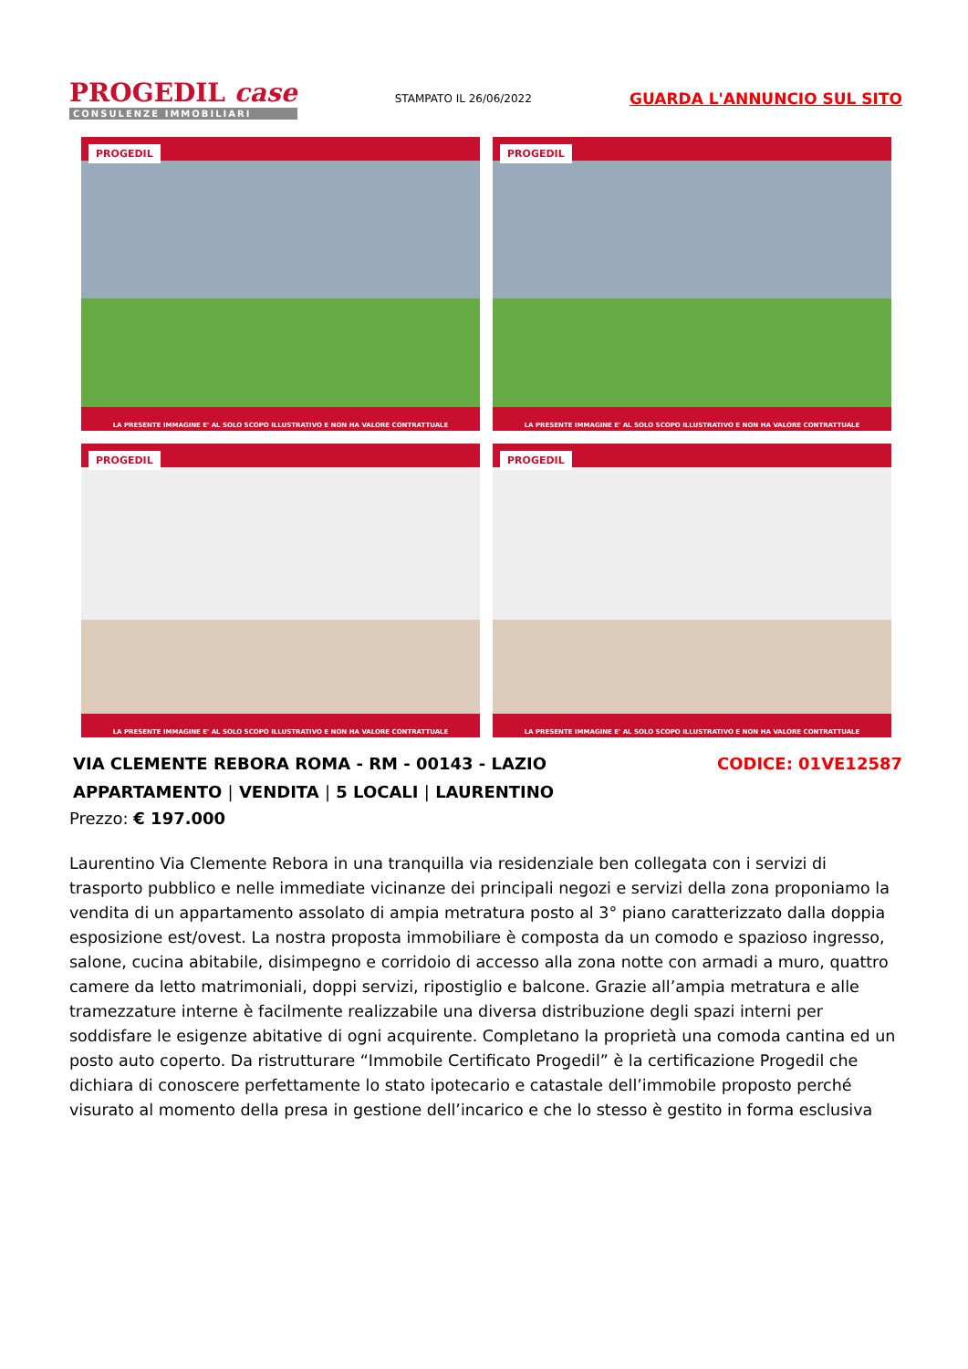PROGEDIL case
CONSULENZE IMMOBILIARI
STAMPATO IL 26/06/2022
GUARDA L'ANNUNCIO SUL SITO
PROGEDIL
LA PRESENTE IMMAGINE E' AL SOLO SCOPO ILLUSTRATIVO E NON HA VALORE CONTRATTUALE
PROGEDIL
LA PRESENTE IMMAGINE E' AL SOLO SCOPO ILLUSTRATIVO E NON HA VALORE CONTRATTUALE
PROGEDIL
LA PRESENTE IMMAGINE E' AL SOLO SCOPO ILLUSTRATIVO E NON HA VALORE CONTRATTUALE
PROGEDIL
LA PRESENTE IMMAGINE E' AL SOLO SCOPO ILLUSTRATIVO E NON HA VALORE CONTRATTUALE
VIA CLEMENTE REBORA ROMA - RM - 00143 - LAZIO
CODICE: 01VE12587
APPARTAMENTO | VENDITA | 5 LOCALI | LAURENTINO
Prezzo: € 197.000
Laurentino Via Clemente Rebora in una tranquilla via residenziale ben collegata con i servizi di trasporto pubblico e nelle immediate vicinanze dei principali negozi e servizi della zona proponiamo la vendita di un appartamento assolato di ampia metratura posto al 3° piano caratterizzato dalla doppia esposizione est/ovest. La nostra proposta immobiliare è composta da un comodo e spazioso ingresso, salone, cucina abitabile, disimpegno e corridoio di accesso alla zona notte con armadi a muro, quattro camere da letto matrimoniali, doppi servizi, ripostiglio e balcone. Grazie all’ampia metratura e alle tramezzature interne è facilmente realizzabile una diversa distribuzione degli spazi interni per soddisfare le esigenze abitative di ogni acquirente. Completano la proprietà una comoda cantina ed un posto auto coperto. Da ristrutturare “Immobile Certificato Progedil” è la certificazione Progedil che dichiara di conoscere perfettamente lo stato ipotecario e catastale dell’immobile proposto perché visurato al momento della presa in gestione dell’incarico e che lo stesso è gestito in forma esclusiva